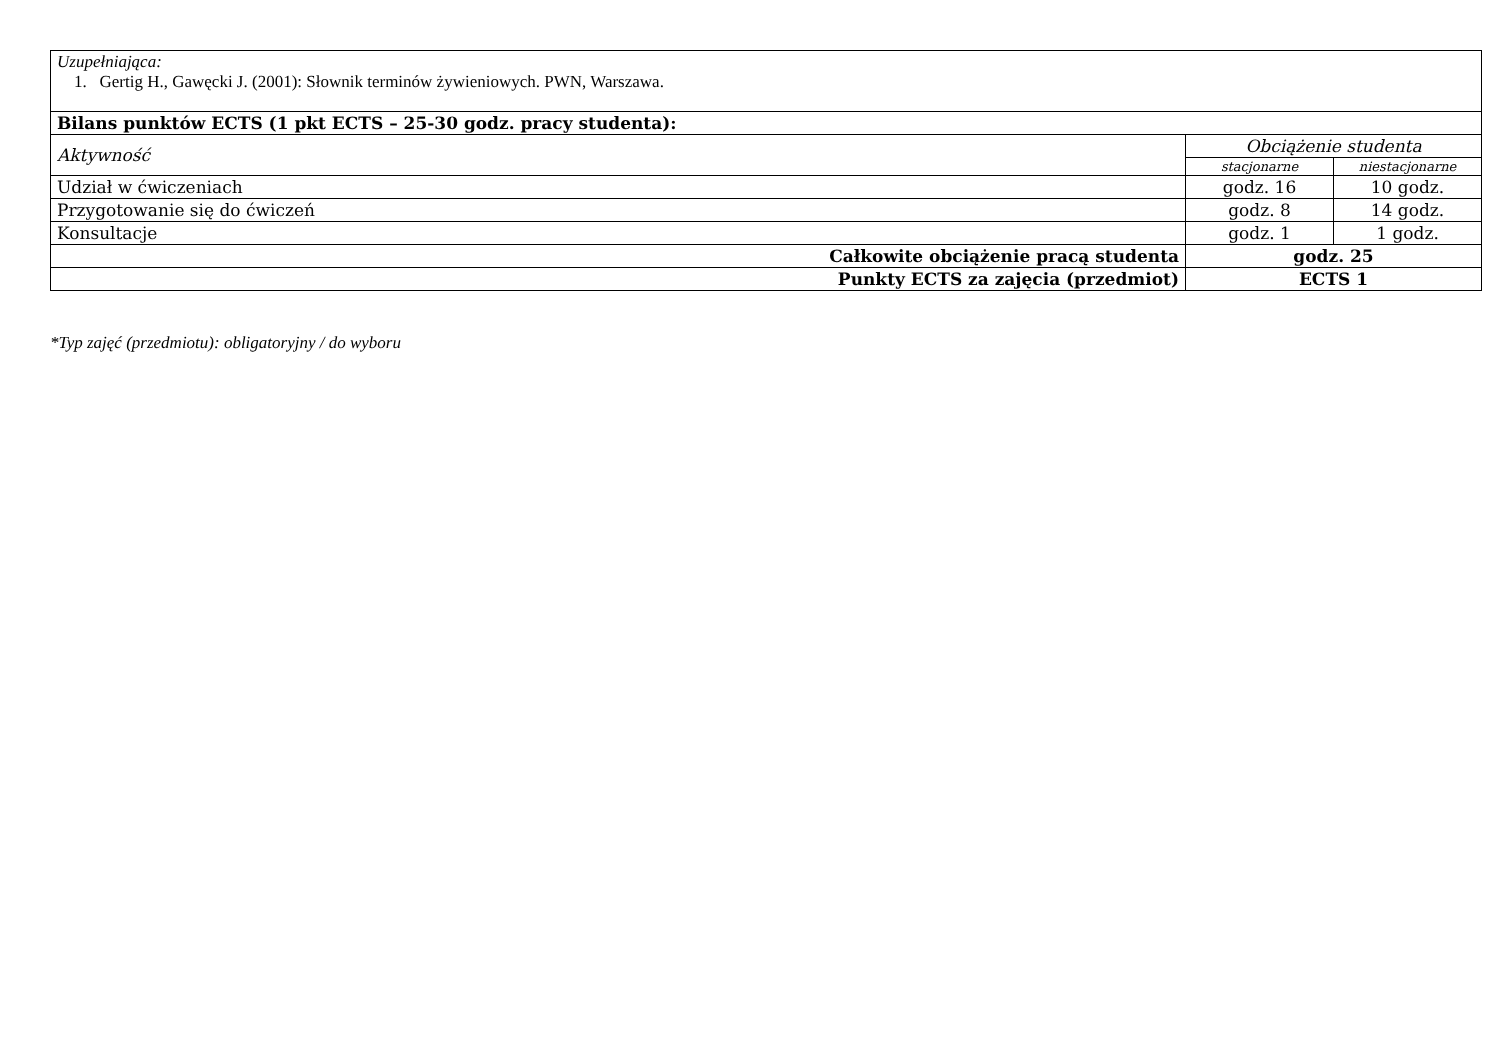| Uzupełniająca: 1. Gertig H., Gawęcki J. (2001): Słownik terminów żywieniowych. PWN, Warszawa. | | |
| Bilans punktów ECTS (1 pkt ECTS – 25-30 godz. pracy studenta): | | |
| Aktywność | Obciążenie studenta | |
| | stacjonarne | niestacjonarne |
| Udział w ćwiczeniach | godz. 16 | 10 godz. |
| Przygotowanie się do ćwiczeń | godz. 8 | 14 godz. |
| Konsultacje | godz. 1 | 1 godz. |
| Całkowite obciążenie pracą studenta | godz. 25 | |
| Punkty ECTS za zajęcia (przedmiot) | ECTS 1 | |
*Typ zajęć (przedmiotu): obligatoryjny / do wyboru